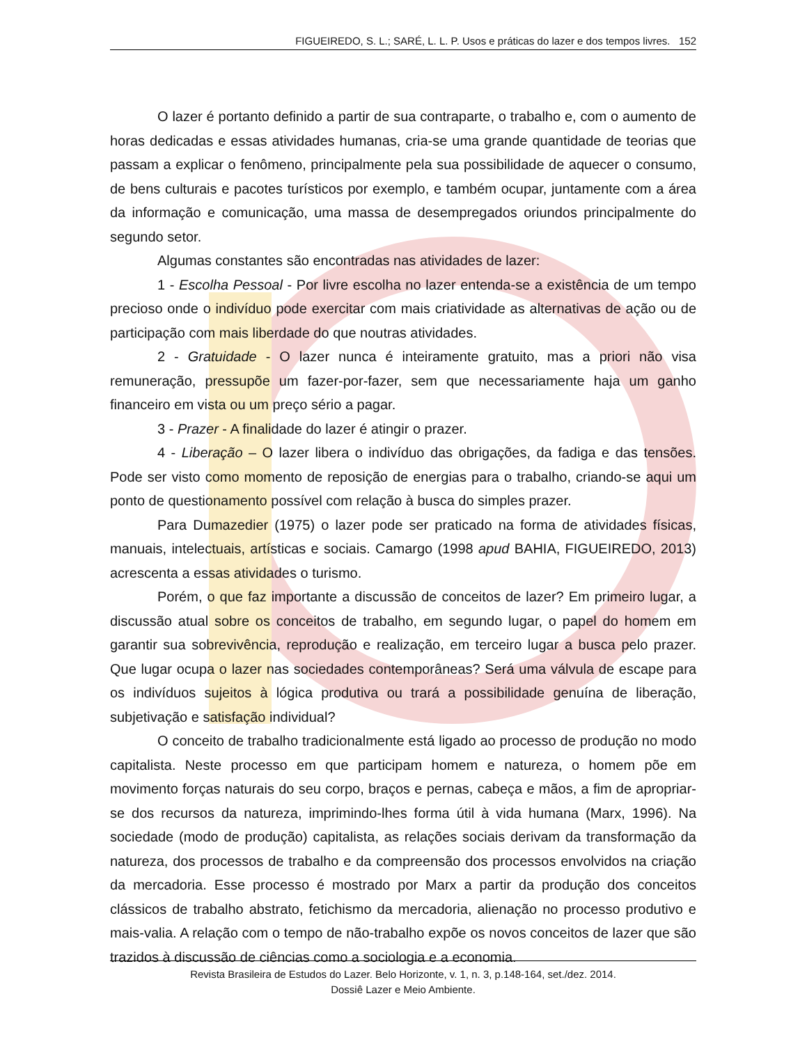FIGUEIREDO, S. L.; SARÉ, L. L. P. Usos e práticas do lazer e dos tempos livres. 152
O lazer é portanto definido a partir de sua contraparte, o trabalho e, com o aumento de horas dedicadas e essas atividades humanas, cria-se uma grande quantidade de teorias que passam a explicar o fenômeno, principalmente pela sua possibilidade de aquecer o consumo, de bens culturais e pacotes turísticos por exemplo, e também ocupar, juntamente com a área da informação e comunicação, uma massa de desempregados oriundos principalmente do segundo setor.
Algumas constantes são encontradas nas atividades de lazer:
1 - Escolha Pessoal - Por livre escolha no lazer entenda-se a existência de um tempo precioso onde o indivíduo pode exercitar com mais criatividade as alternativas de ação ou de participação com mais liberdade do que noutras atividades.
2 - Gratuidade - O lazer nunca é inteiramente gratuito, mas a priori não visa remuneração, pressupõe um fazer-por-fazer, sem que necessariamente haja um ganho financeiro em vista ou um preço sério a pagar.
3 - Prazer - A finalidade do lazer é atingir o prazer.
4 - Liberação – O lazer libera o indivíduo das obrigações, da fadiga e das tensões. Pode ser visto como momento de reposição de energias para o trabalho, criando-se aqui um ponto de questionamento possível com relação à busca do simples prazer.
Para Dumazedier (1975) o lazer pode ser praticado na forma de atividades físicas, manuais, intelectuais, artísticas e sociais. Camargo (1998 apud BAHIA, FIGUEIREDO, 2013) acrescenta a essas atividades o turismo.
Porém, o que faz importante a discussão de conceitos de lazer? Em primeiro lugar, a discussão atual sobre os conceitos de trabalho, em segundo lugar, o papel do homem em garantir sua sobrevivência, reprodução e realização, em terceiro lugar a busca pelo prazer. Que lugar ocupa o lazer nas sociedades contemporâneas? Será uma válvula de escape para os indivíduos sujeitos à lógica produtiva ou trará a possibilidade genuína de liberação, subjetivação e satisfação individual?
O conceito de trabalho tradicionalmente está ligado ao processo de produção no modo capitalista. Neste processo em que participam homem e natureza, o homem põe em movimento forças naturais do seu corpo, braços e pernas, cabeça e mãos, a fim de apropriar-se dos recursos da natureza, imprimindo-lhes forma útil à vida humana (Marx, 1996). Na sociedade (modo de produção) capitalista, as relações sociais derivam da transformação da natureza, dos processos de trabalho e da compreensão dos processos envolvidos na criação da mercadoria. Esse processo é mostrado por Marx a partir da produção dos conceitos clássicos de trabalho abstrato, fetichismo da mercadoria, alienação no processo produtivo e mais-valia. A relação com o tempo de não-trabalho expõe os novos conceitos de lazer que são trazidos à discussão de ciências como a sociologia e a economia.
Revista Brasileira de Estudos do Lazer. Belo Horizonte, v. 1, n. 3, p.148-164, set./dez. 2014.
Dossiê Lazer e Meio Ambiente.